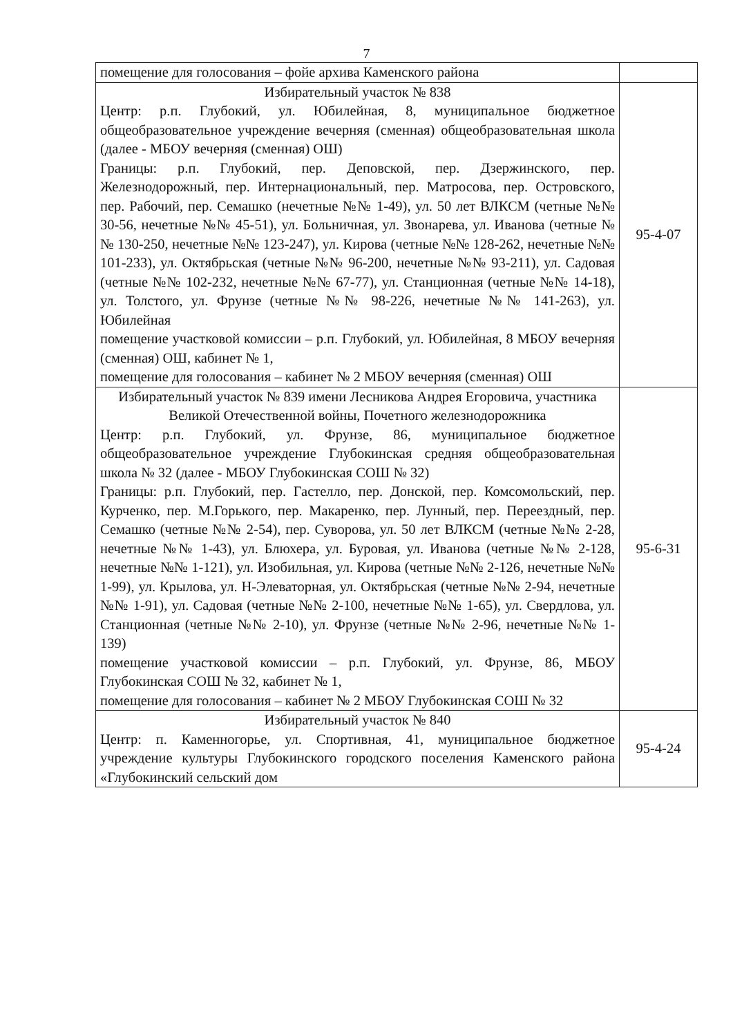7
| помещение для голосования – фойе архива Каменского района | |
| Избирательный участок № 838 Центр: р.п. Глубокий, ул. Юбилейная, 8, муниципальное бюджетное общеобразовательное учреждение вечерняя (сменная) общеобразовательная школа (далее - МБОУ вечерняя (сменная) ОШ) Границы: р.п. Глубокий, пер. Деповской, пер. Дзержинского, пер. Железнодорожный, пер. Интернациональный, пер. Матросова, пер. Островского, пер. Рабочий, пер. Семашко (нечетные №№ 1-49), ул. 50 лет ВЛКСМ (четные №№ 30-56, нечетные №№ 45-51), ул. Больничная, ул. Звонарева, ул. Иванова (четные №№ 130-250, нечетные №№ 123-247), ул. Кирова (четные №№ 128-262, нечетные №№ 101-233), ул. Октябрьская (четные №№ 96-200, нечетные №№ 93-211), ул. Садовая (четные №№ 102-232, нечетные №№ 67-77), ул. Станционная (четные №№ 14-18), ул. Толстого, ул. Фрунзе (четные №№ 98-226, нечетные №№ 141-263), ул. Юбилейная помещение участковой комиссии – р.п. Глубокий, ул. Юбилейная, 8 МБОУ вечерняя (сменная) ОШ, кабинет № 1, помещение для голосования – кабинет № 2 МБОУ вечерняя (сменная) ОШ | 95-4-07 |
| Избирательный участок № 839 имени Лесникова Андрея Егоровича, участника Великой Отечественной войны, Почетного железнодорожника Центр: р.п. Глубокий, ул. Фрунзе, 86, муниципальное бюджетное общеобразовательное учреждение Глубокинская средняя общеобразовательная школа № 32 (далее - МБОУ Глубокинская СОШ № 32) Границы: р.п. Глубокий, пер. Гастелло, пер. Донской, пер. Комсомольский, пер. Курченко, пер. М.Горького, пер. Макаренко, пер. Лунный, пер. Переездный, пер. Семашко (четные №№ 2-54), пер. Суворова, ул. 50 лет ВЛКСМ (четные №№ 2-28, нечетные №№ 1-43), ул. Блюхера, ул. Буровая, ул. Иванова (четные №№ 2-128, нечетные №№ 1-121), ул. Изобильная, ул. Кирова (четные №№ 2-126, нечетные №№ 1-99), ул. Крылова, ул. Н-Элеваторная, ул. Октябрьская (четные №№ 2-94, нечетные №№ 1-91), ул. Садовая (четные №№ 2-100, нечетные №№ 1-65), ул. Свердлова, ул. Станционная (четные №№ 2-10), ул. Фрунзе (четные №№ 2-96, нечетные №№ 1-139) помещение участковой комиссии – р.п. Глубокий, ул. Фрунзе, 86, МБОУ Глубокинская СОШ № 32, кабинет № 1, помещение для голосования – кабинет № 2 МБОУ Глубокинская СОШ № 32 | 95-6-31 |
| Избирательный участок № 840 Центр: п. Каменногорье, ул. Спортивная, 41, муниципальное бюджетное учреждение культуры Глубокинского городского поселения Каменского района «Глубокинский сельский дом | 95-4-24 |